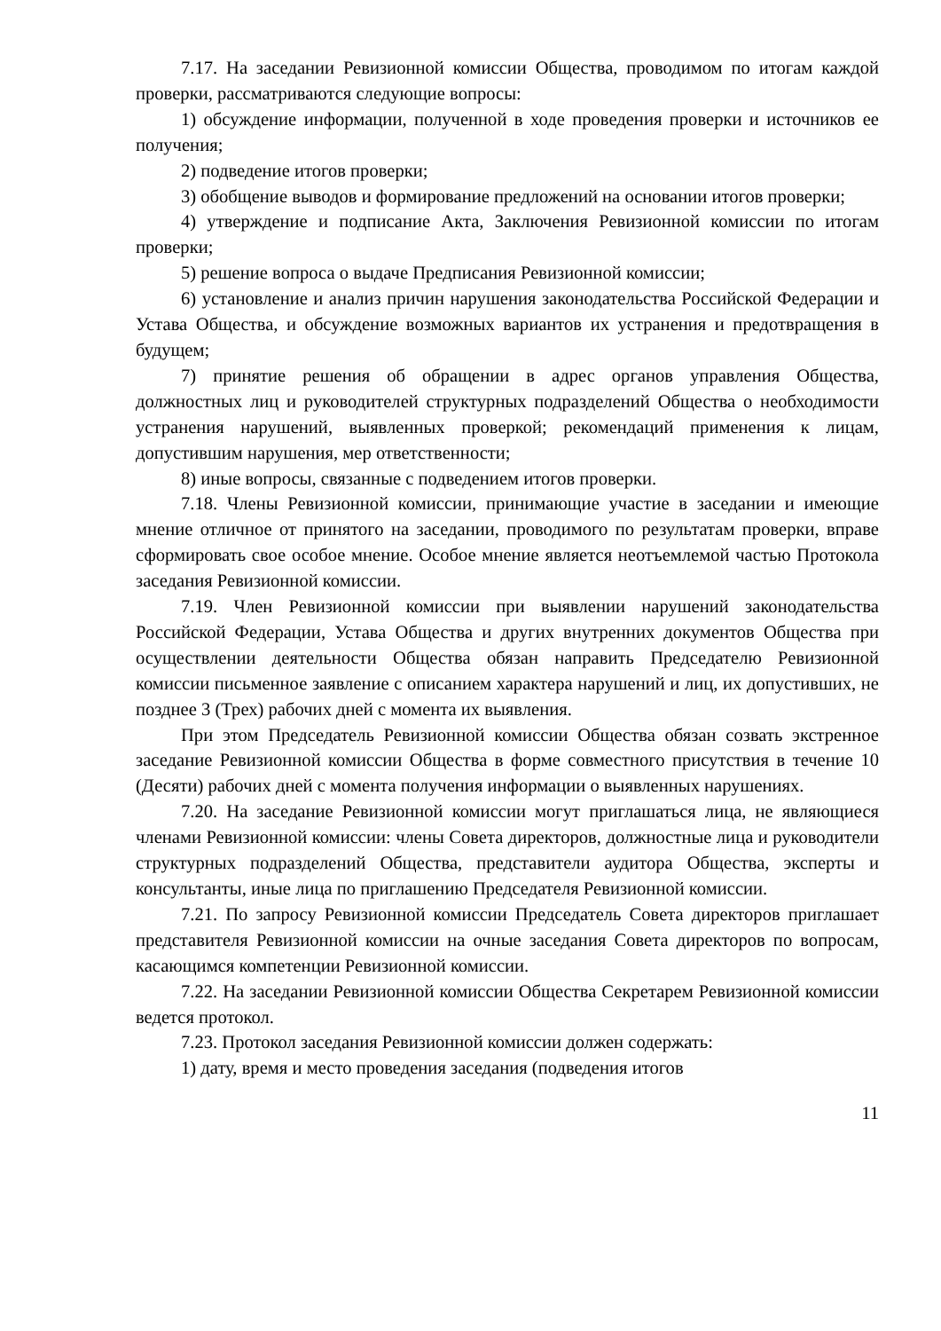7.17. На заседании Ревизионной комиссии Общества, проводимом по итогам каждой проверки, рассматриваются следующие вопросы:
1) обсуждение информации, полученной в ходе проведения проверки и источников ее получения;
2) подведение итогов проверки;
3) обобщение выводов и формирование предложений на основании итогов проверки;
4) утверждение и подписание Акта, Заключения Ревизионной комиссии по итогам проверки;
5) решение вопроса о выдаче Предписания Ревизионной комиссии;
6) установление и анализ причин нарушения законодательства Российской Федерации и Устава Общества, и обсуждение возможных вариантов их устранения и предотвращения в будущем;
7) принятие решения об обращении в адрес органов управления Общества, должностных лиц и руководителей структурных подразделений Общества о необходимости устранения нарушений, выявленных проверкой; рекомендаций применения к лицам, допустившим нарушения, мер ответственности;
8) иные вопросы, связанные с подведением итогов проверки.
7.18. Члены Ревизионной комиссии, принимающие участие в заседании и имеющие мнение отличное от принятого на заседании, проводимого по результатам проверки, вправе сформировать свое особое мнение. Особое мнение является неотъемлемой частью Протокола заседания Ревизионной комиссии.
7.19. Член Ревизионной комиссии при выявлении нарушений законодательства Российской Федерации, Устава Общества и других внутренних документов Общества при осуществлении деятельности Общества обязан направить Председателю Ревизионной комиссии письменное заявление с описанием характера нарушений и лиц, их допустивших, не позднее 3 (Трех) рабочих дней с момента их выявления.
При этом Председатель Ревизионной комиссии Общества обязан созвать экстренное заседание Ревизионной комиссии Общества в форме совместного присутствия в течение 10 (Десяти) рабочих дней с момента получения информации о выявленных нарушениях.
7.20. На заседание Ревизионной комиссии могут приглашаться лица, не являющиеся членами Ревизионной комиссии: члены Совета директоров, должностные лица и руководители структурных подразделений Общества, представители аудитора Общества, эксперты и консультанты, иные лица по приглашению Председателя Ревизионной комиссии.
7.21. По запросу Ревизионной комиссии Председатель Совета директоров приглашает представителя Ревизионной комиссии на очные заседания Совета директоров по вопросам, касающимся компетенции Ревизионной комиссии.
7.22. На заседании Ревизионной комиссии Общества Секретарем Ревизионной комиссии ведется протокол.
7.23. Протокол заседания Ревизионной комиссии должен содержать:
1) дату, время и место проведения заседания (подведения итогов
11